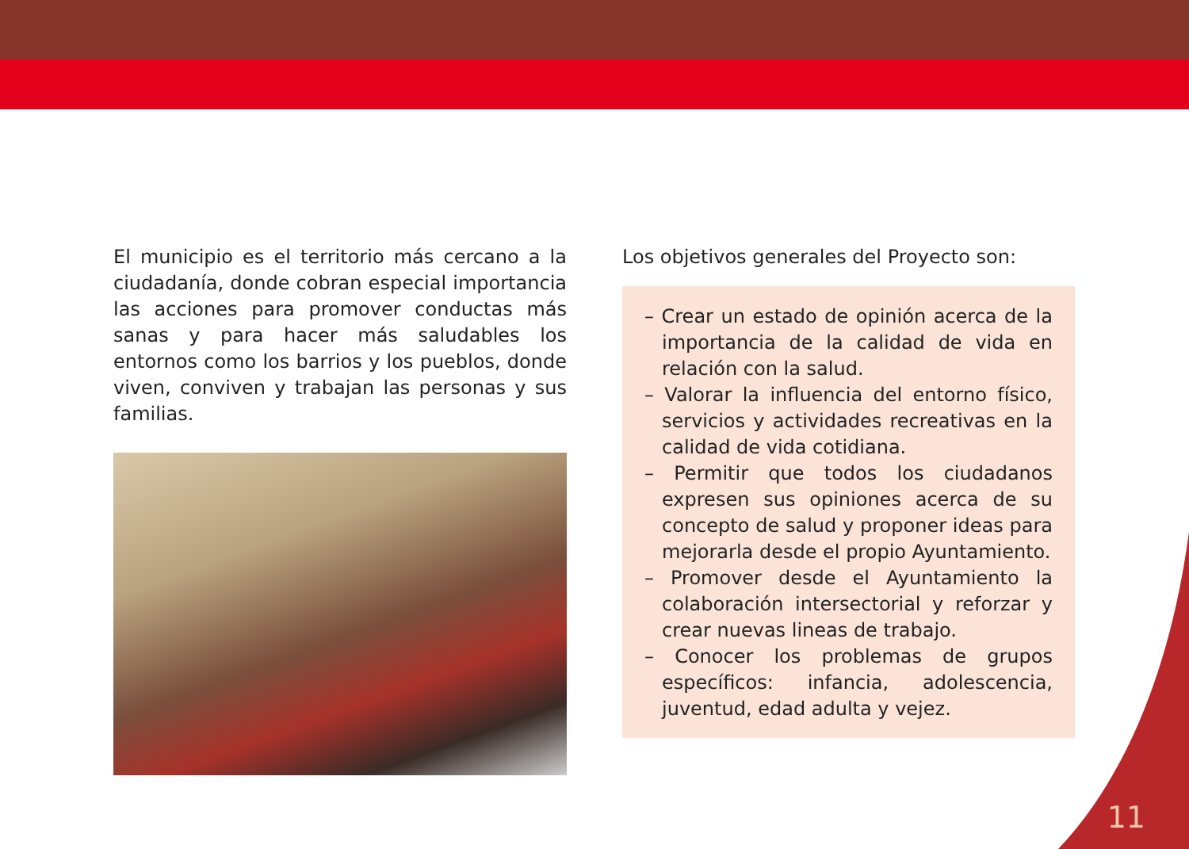El municipio es el territorio más cercano a la ciudadanía, donde cobran especial importancia las acciones para promover conductas más sanas y para hacer más saludables los entornos como los barrios y los pueblos, donde viven, conviven y trabajan las personas y sus familias.
Los objetivos generales del Proyecto son:
– Crear un estado de opinión acerca de la importancia de la calidad de vida en relación con la salud.
– Valorar la influencia del entorno físico, servicios y actividades recreativas en la calidad de vida cotidiana.
– Permitir que todos los ciudadanos expresen sus opiniones acerca de su concepto de salud y proponer ideas para mejorarla desde el propio Ayuntamiento.
– Promover desde el Ayuntamiento la colaboración intersectorial y reforzar y crear nuevas lineas de trabajo.
– Conocer los problemas de grupos específicos: infancia, adolescencia, juventud, edad adulta y vejez.
11